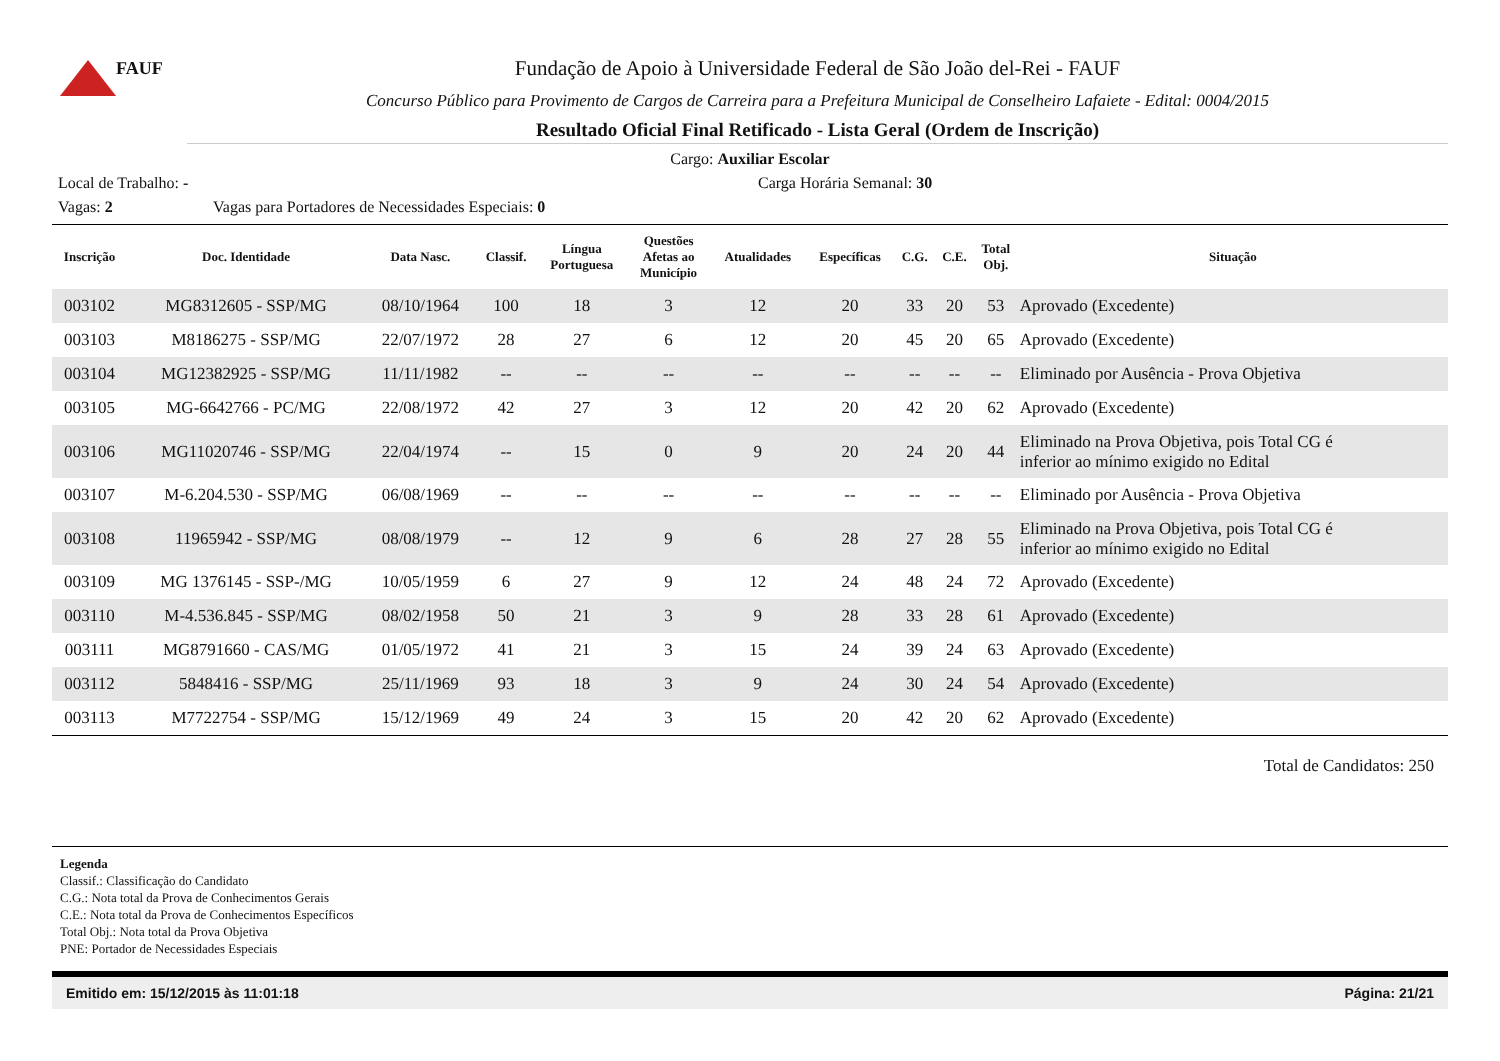FAUF
Fundação de Apoio à Universidade Federal de São João del-Rei - FAUF
Concurso Público para Provimento de Cargos de Carreira para a Prefeitura Municipal de Conselheiro Lafaiete - Edital: 0004/2015
Resultado Oficial Final Retificado - Lista Geral (Ordem de Inscrição)
Cargo: Auxiliar Escolar
Local de Trabalho: - Carga Horária Semanal: 30
Vagas: 2 Vagas para Portadores de Necessidades Especiais: 0
| Inscrição | Doc. Identidade | Data Nasc. | Classif. | Língua Portuguesa | Questões Afetas ao Município | Atualidades | Específicas | C.G. | C.E. | Total Obj. | Situação |
| --- | --- | --- | --- | --- | --- | --- | --- | --- | --- | --- | --- |
| 003102 | MG8312605 - SSP/MG | 08/10/1964 | 100 | 18 | 3 | 12 | 20 | 33 | 20 | 53 | Aprovado (Excedente) |
| 003103 | M8186275 - SSP/MG | 22/07/1972 | 28 | 27 | 6 | 12 | 20 | 45 | 20 | 65 | Aprovado (Excedente) |
| 003104 | MG12382925 - SSP/MG | 11/11/1982 | -- | -- | -- | -- | -- | -- | -- | -- | Eliminado por Ausência - Prova Objetiva |
| 003105 | MG-6642766 - PC/MG | 22/08/1972 | 42 | 27 | 3 | 12 | 20 | 42 | 20 | 62 | Aprovado (Excedente) |
| 003106 | MG11020746 - SSP/MG | 22/04/1974 | -- | 15 | 0 | 9 | 20 | 24 | 20 | 44 | Eliminado na Prova Objetiva, pois Total CG é inferior ao mínimo exigido no Edital |
| 003107 | M-6.204.530 - SSP/MG | 06/08/1969 | -- | -- | -- | -- | -- | -- | -- | -- | Eliminado por Ausência - Prova Objetiva |
| 003108 | 11965942 - SSP/MG | 08/08/1979 | -- | 12 | 9 | 6 | 28 | 27 | 28 | 55 | Eliminado na Prova Objetiva, pois Total CG é inferior ao mínimo exigido no Edital |
| 003109 | MG 1376145 - SSP-/MG | 10/05/1959 | 6 | 27 | 9 | 12 | 24 | 48 | 24 | 72 | Aprovado (Excedente) |
| 003110 | M-4.536.845 - SSP/MG | 08/02/1958 | 50 | 21 | 3 | 9 | 28 | 33 | 28 | 61 | Aprovado (Excedente) |
| 003111 | MG8791660 - CAS/MG | 01/05/1972 | 41 | 21 | 3 | 15 | 24 | 39 | 24 | 63 | Aprovado (Excedente) |
| 003112 | 5848416 - SSP/MG | 25/11/1969 | 93 | 18 | 3 | 9 | 24 | 30 | 24 | 54 | Aprovado (Excedente) |
| 003113 | M7722754 - SSP/MG | 15/12/1969 | 49 | 24 | 3 | 15 | 20 | 42 | 20 | 62 | Aprovado (Excedente) |
Total de Candidatos: 250
Legenda
Classif.: Classificação do Candidato
C.G.: Nota total da Prova de Conhecimentos Gerais
C.E.: Nota total da Prova de Conhecimentos Específicos
Total Obj.: Nota total da Prova Objetiva
PNE: Portador de Necessidades Especiais
Emitido em: 15/12/2015 às 11:01:18 Página: 21/21